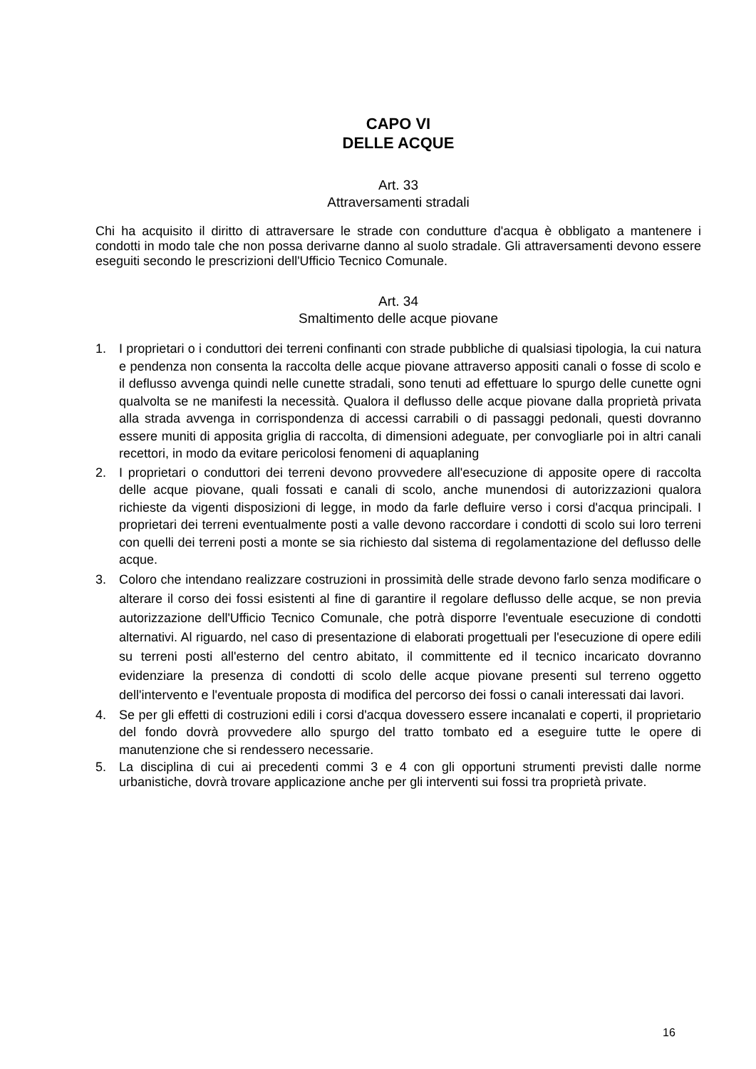CAPO VI
DELLE ACQUE
Art. 33
Attraversamenti stradali
Chi ha acquisito il diritto di attraversare le strade con condutture d'acqua è obbligato a mantenere i condotti in modo tale che non possa derivarne danno al suolo stradale. Gli attraversamenti devono essere eseguiti secondo le prescrizioni dell'Ufficio Tecnico Comunale.
Art. 34
Smaltimento delle acque piovane
1. I proprietari o i conduttori dei terreni confinanti con strade pubbliche di qualsiasi tipologia, la cui natura e pendenza non consenta la raccolta delle acque piovane attraverso appositi canali o fosse di scolo e il deflusso avvenga quindi nelle cunette stradali, sono tenuti ad effettuare lo spurgo delle cunette ogni qualvolta se ne manifesti la necessità. Qualora il deflusso delle acque piovane dalla proprietà privata alla strada avvenga in corrispondenza di accessi carrabili o di passaggi pedonali, questi dovranno essere muniti di apposita griglia di raccolta, di dimensioni adeguate, per convogliarle poi in altri canali recettori, in modo da evitare pericolosi fenomeni di aquaplaning
2. I proprietari o conduttori dei terreni devono provvedere all'esecuzione di apposite opere di raccolta delle acque piovane, quali fossati e canali di scolo, anche munendosi di autorizzazioni qualora richieste da vigenti disposizioni di legge, in modo da farle defluire verso i corsi d'acqua principali. I proprietari dei terreni eventualmente posti a valle devono raccordare i condotti di scolo sui loro terreni con quelli dei terreni posti a monte se sia richiesto dal sistema di regolamentazione del deflusso delle acque.
3. Coloro che intendano realizzare costruzioni in prossimità delle strade devono farlo senza modificare o alterare il corso dei fossi esistenti al fine di garantire il regolare deflusso delle acque, se non previa autorizzazione dell'Ufficio Tecnico Comunale, che potrà disporre l'eventuale esecuzione di condotti alternativi. Al riguardo, nel caso di presentazione di elaborati progettuali per l'esecuzione di opere edili su terreni posti all'esterno del centro abitato, il committente ed il tecnico incaricato dovranno evidenziare la presenza di condotti di scolo delle acque piovane presenti sul terreno oggetto dell'intervento e l'eventuale proposta di modifica del percorso dei fossi o canali interessati dai lavori.
4. Se per gli effetti di costruzioni edili i corsi d'acqua dovessero essere incanalati e coperti, il proprietario del fondo dovrà provvedere allo spurgo del tratto tombato ed a eseguire tutte le opere di manutenzione che si rendessero necessarie.
5. La disciplina di cui ai precedenti commi 3 e 4 con gli opportuni strumenti previsti dalle norme urbanistiche, dovrà trovare applicazione anche per gli interventi sui fossi tra proprietà private.
16